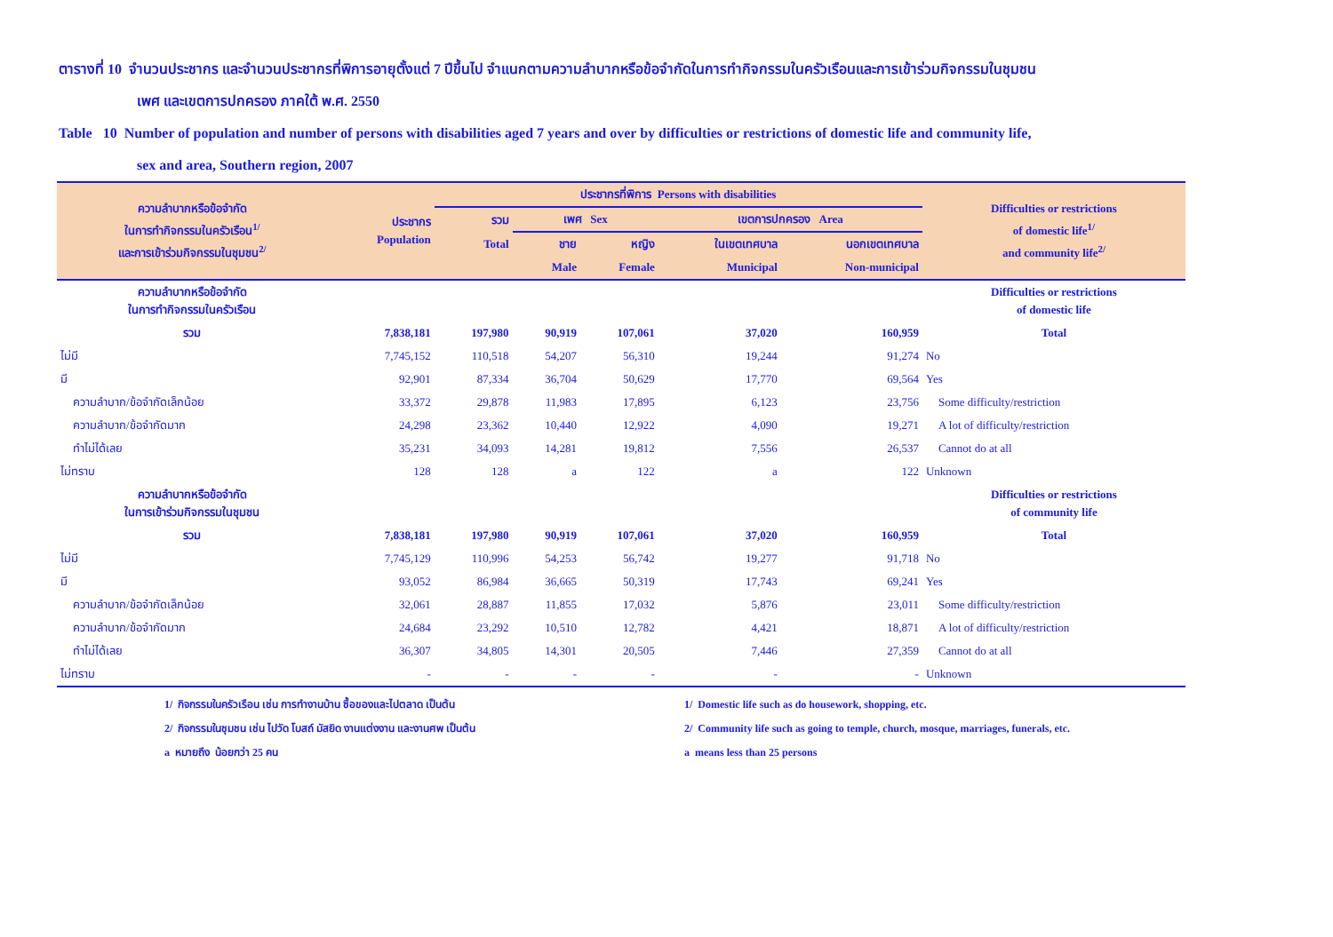ตารางที่ 10 จำนวนประชากร และจำนวนประชากรที่พิการอายุตั้งแต่ 7 ปีขึ้นไป จำแนกตามความลำบากหรือข้อจำกัดในการทำกิจกรรมในครัวเรือนและการเข้าร่วมกิจกรรมในชุมชน
เพศ และเขตการปกครอง ภาคใต้ พ.ศ. 2550
Table 10 Number of population and number of persons with disabilities aged 7 years and over by difficulties or restrictions of domestic life and community life,
sex and area, Southern region, 2007
| ความลำบากหรือข้อจำกัด ในการทำกิจกรรมในครัวเรือน<sup>1/</sup> และการเข้าร่วมกิจกรรมในชุมชน<sup>2/</sup> | ประชากร Population | ประชากรที่พิการ Persons with disabilities | | | | | Difficulties or restrictions of domestic life<sup>1/</sup> and community life<sup>2/</sup> |
| --- | --- | --- | --- | --- | --- | --- | --- |
| | | รวม | เพศ Sex | | เขตการปกครอง Area | | |
| | | Total | ชาย | หญิง | ในเขตเทศบาล | นอกเขตเทศบาล | |
| | | | Male | Female | Municipal | Non-municipal | |
| ความลำบากหรือข้อจำกัด ในการทำกิจกรรมในครัวเรือน | | | | | | | Difficulties or restrictions of domestic life |
| รวม | 7,838,181 | 197,980 | 90,919 | 107,061 | 37,020 | 160,959 | Total |
| ไม่มี | 7,745,152 | 110,518 | 54,207 | 56,310 | 19,244 | 91,274 | No |
| มี | 92,901 | 87,334 | 36,704 | 50,629 | 17,770 | 69,564 | Yes |
| ความลำบาก/ข้อจำกัดเล็กน้อย | 33,372 | 29,878 | 11,983 | 17,895 | 6,123 | 23,756 | Some difficulty/restriction |
| ความลำบาก/ข้อจำกัดมาก | 24,298 | 23,362 | 10,440 | 12,922 | 4,090 | 19,271 | A lot of difficulty/restriction |
| ทำไม่ได้เลย | 35,231 | 34,093 | 14,281 | 19,812 | 7,556 | 26,537 | Cannot do at all |
| ไม่ทราบ | 128 | 128 | a | 122 | a | 122 | Unknown |
| ความลำบากหรือข้อจำกัด ในการเข้าร่วมกิจกรรมในชุมชน | | | | | | | Difficulties or restrictions of community life |
| รวม | 7,838,181 | 197,980 | 90,919 | 107,061 | 37,020 | 160,959 | Total |
| ไม่มี | 7,745,129 | 110,996 | 54,253 | 56,742 | 19,277 | 91,718 | No |
| มี | 93,052 | 86,984 | 36,665 | 50,319 | 17,743 | 69,241 | Yes |
| ความลำบาก/ข้อจำกัดเล็กน้อย | 32,061 | 28,887 | 11,855 | 17,032 | 5,876 | 23,011 | Some difficulty/restriction |
| ความลำบาก/ข้อจำกัดมาก | 24,684 | 23,292 | 10,510 | 12,782 | 4,421 | 18,871 | A lot of difficulty/restriction |
| ทำไม่ได้เลย | 36,307 | 34,805 | 14,301 | 20,505 | 7,446 | 27,359 | Cannot do at all |
| ไม่ทราบ | - | - | - | - | - | - | Unknown |
1/ กิจกรรมในครัวเรือน เช่น การทำงานบ้าน ซื้อของและไปตลาด เป็นต้น
2/ กิจกรรมในชุมชน เช่น ไปวัด โบสถ์ มัสยิด งานแต่งงาน และงานศพ เป็นต้น
a หมายถึง น้อยกว่า 25 คน
1/ Domestic life such as do housework, shopping, etc.
2/ Community life such as going to temple, church, mosque, marriages, funerals, etc.
a means less than 25 persons